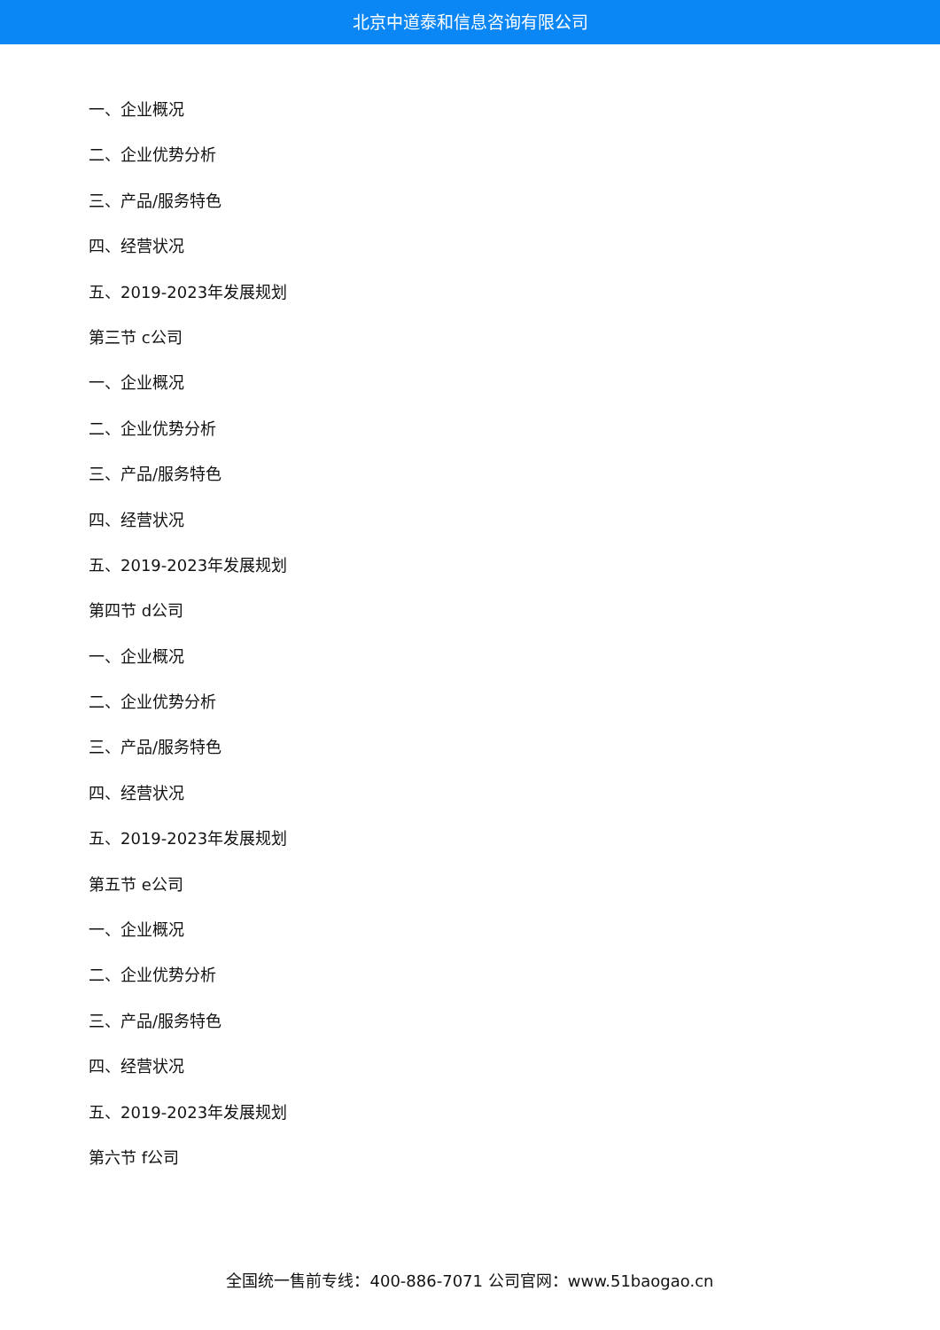北京中道泰和信息咨询有限公司
一、企业概况
二、企业优势分析
三、产品/服务特色
四、经营状况
五、2019-2023年发展规划
第三节 c公司
一、企业概况
二、企业优势分析
三、产品/服务特色
四、经营状况
五、2019-2023年发展规划
第四节 d公司
一、企业概况
二、企业优势分析
三、产品/服务特色
四、经营状况
五、2019-2023年发展规划
第五节 e公司
一、企业概况
二、企业优势分析
三、产品/服务特色
四、经营状况
五、2019-2023年发展规划
第六节 f公司
全国统一售前专线：400-886-7071 公司官网：www.51baogao.cn